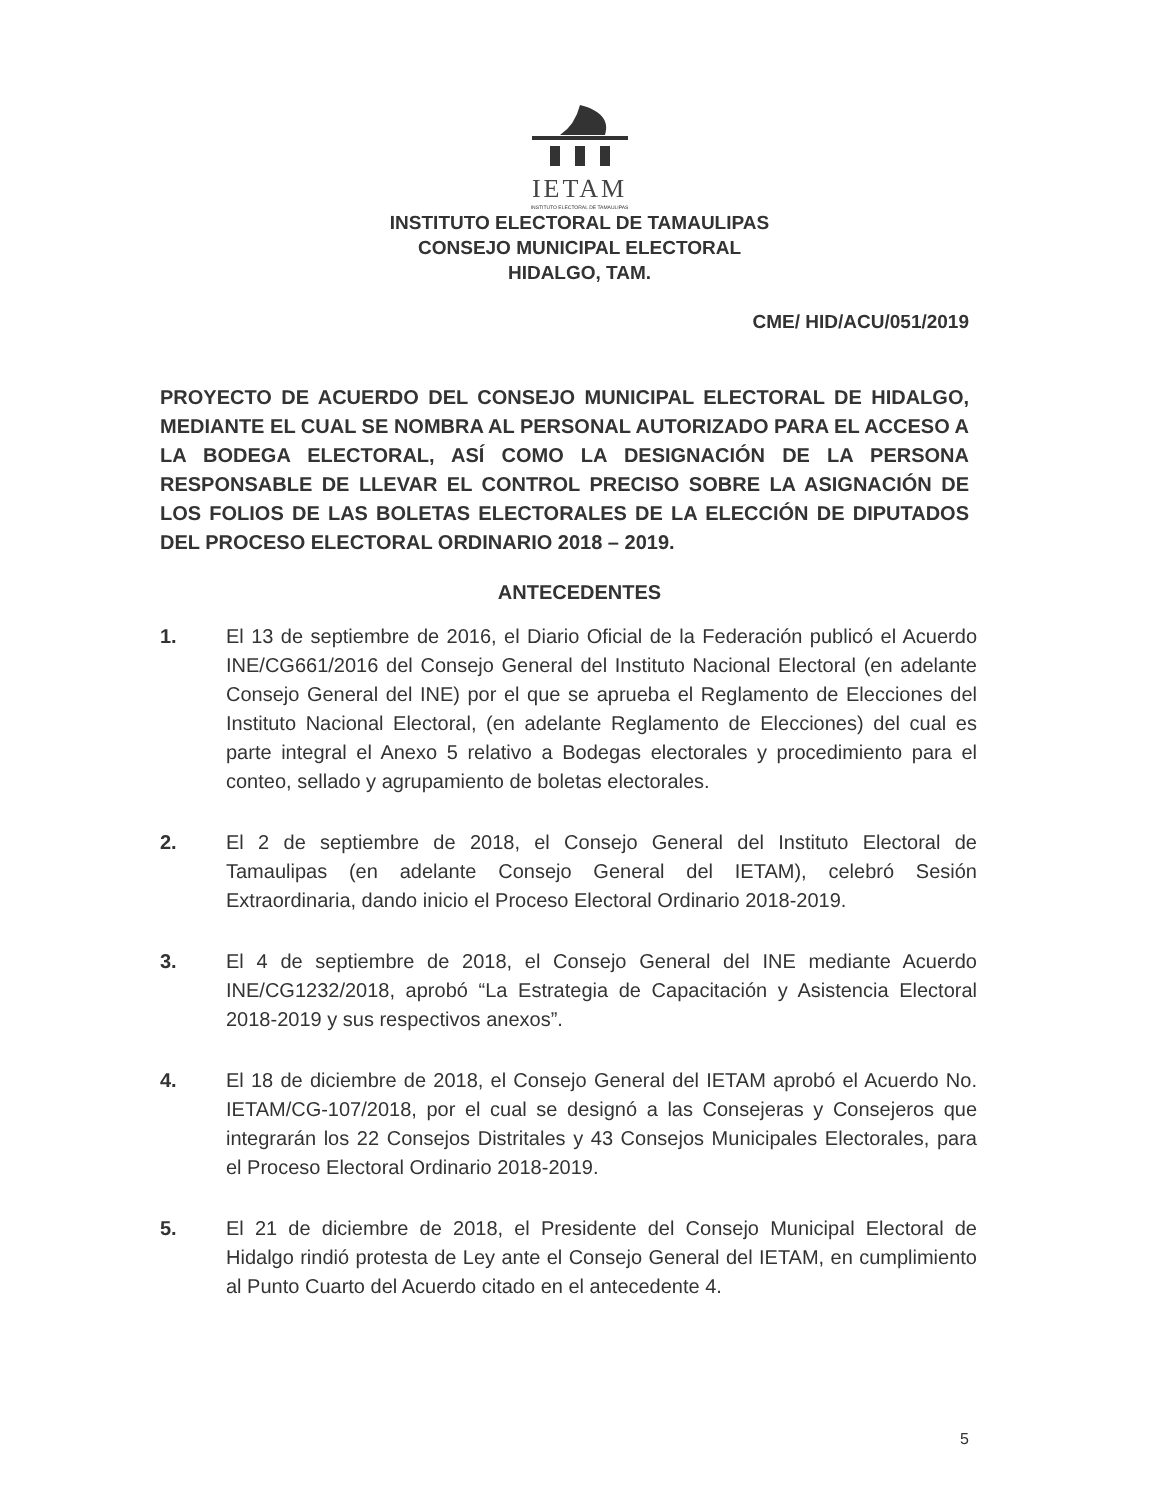IETAM
INSTITUTO ELECTORAL DE TAMAULIPAS
INSTITUTO ELECTORAL DE TAMAULIPAS
CONSEJO MUNICIPAL ELECTORAL
HIDALGO, TAM.
CME/ HID/ACU/051/2019
PROYECTO DE ACUERDO DEL CONSEJO MUNICIPAL ELECTORAL DE HIDALGO, MEDIANTE EL CUAL SE NOMBRA AL PERSONAL AUTORIZADO PARA EL ACCESO A LA BODEGA ELECTORAL, ASÍ COMO LA DESIGNACIÓN DE LA PERSONA RESPONSABLE DE LLEVAR EL CONTROL PRECISO SOBRE LA ASIGNACIÓN DE LOS FOLIOS DE LAS BOLETAS ELECTORALES DE LA ELECCIÓN DE DIPUTADOS DEL PROCESO ELECTORAL ORDINARIO 2018 – 2019.
ANTECEDENTES
1. El 13 de septiembre de 2016, el Diario Oficial de la Federación publicó el Acuerdo INE/CG661/2016 del Consejo General del Instituto Nacional Electoral (en adelante Consejo General del INE) por el que se aprueba el Reglamento de Elecciones del Instituto Nacional Electoral, (en adelante Reglamento de Elecciones) del cual es parte integral el Anexo 5 relativo a Bodegas electorales y procedimiento para el conteo, sellado y agrupamiento de boletas electorales.
2. El 2 de septiembre de 2018, el Consejo General del Instituto Electoral de Tamaulipas (en adelante Consejo General del IETAM), celebró Sesión Extraordinaria, dando inicio el Proceso Electoral Ordinario 2018-2019.
3. El 4 de septiembre de 2018, el Consejo General del INE mediante Acuerdo INE/CG1232/2018, aprobó “La Estrategia de Capacitación y Asistencia Electoral 2018-2019 y sus respectivos anexos”.
4. El 18 de diciembre de 2018, el Consejo General del IETAM aprobó el Acuerdo No. IETAM/CG-107/2018, por el cual se designó a las Consejeras y Consejeros que integrarán los 22 Consejos Distritales y 43 Consejos Municipales Electorales, para el Proceso Electoral Ordinario 2018-2019.
5. El 21 de diciembre de 2018, el Presidente del Consejo Municipal Electoral de Hidalgo rindió protesta de Ley ante el Consejo General del IETAM, en cumplimiento al Punto Cuarto del Acuerdo citado en el antecedente 4.
5